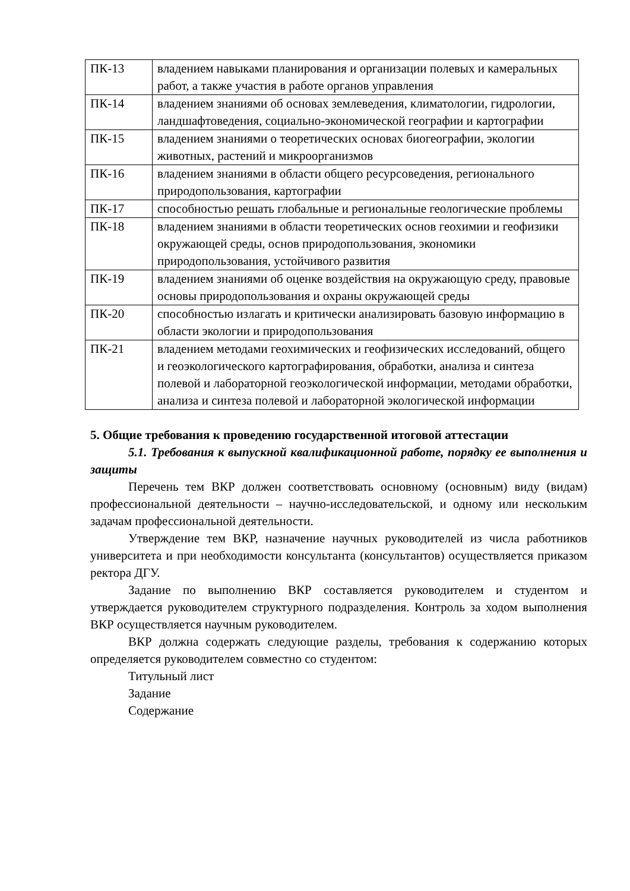| ПК-13 | владением навыками планирования и организации полевых и камеральных работ, а также участия в работе органов управления |
| ПК-14 | владением знаниями об основах землеведения, климатологии, гидрологии, ландшафтоведения, социально-экономической географии и картографии |
| ПК-15 | владением знаниями о теоретических основах биогеографии, экологии животных, растений и микроорганизмов |
| ПК-16 | владением знаниями в области общего ресурсоведения, регионального природопользования, картографии |
| ПК-17 | способностью решать глобальные и региональные геологические проблемы |
| ПК-18 | владением знаниями в области теоретических основ геохимии и геофизики окружающей среды, основ природопользования, экономики природопользования, устойчивого развития |
| ПК-19 | владением знаниями об оценке воздействия на окружающую среду, правовые основы природопользования и охраны окружающей среды |
| ПК-20 | способностью излагать и критически анализировать базовую информацию в области экологии и природопользования |
| ПК-21 | владением методами геохимических и геофизических исследований, общего и геоэкологического картографирования, обработки, анализа и синтеза полевой и лабораторной геоэкологической информации, методами обработки, анализа и синтеза полевой и лабораторной экологической информации |
5. Общие требования к проведению государственной итоговой аттестации
5.1. Требования к выпускной квалификационной работе, порядку ее выполнения и защиты
Перечень тем ВКР должен соответствовать основному (основным) виду (видам) профессиональной деятельности – научно-исследовательской, и одному или нескольким задачам профессиональной деятельности.
Утверждение тем ВКР, назначение научных руководителей из числа работников университета и при необходимости консультанта (консультантов) осуществляется приказом ректора ДГУ.
Задание по выполнению ВКР составляется руководителем и студентом и утверждается руководителем структурного подразделения. Контроль за ходом выполнения ВКР осуществляется научным руководителем.
ВКР должна содержать следующие разделы, требования к содержанию которых определяется руководителем совместно со студентом:
Титульный лист
Задание
Содержание